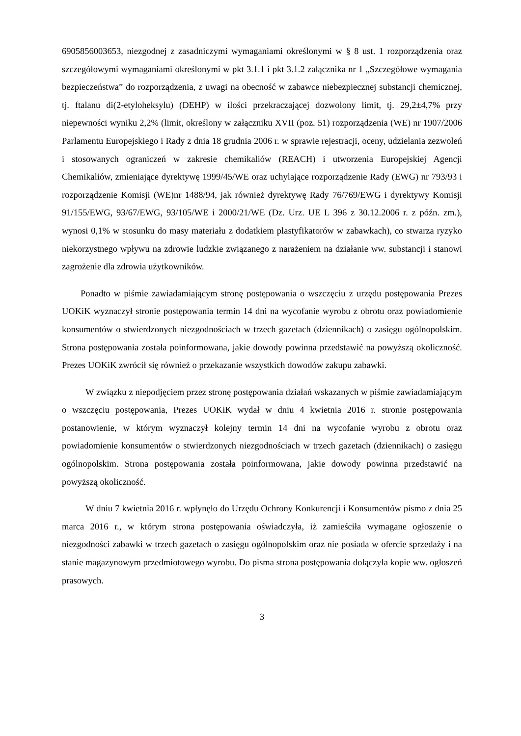6905856003653, niezgodnej z zasadniczymi wymaganiami określonymi w § 8 ust. 1 rozporządzenia oraz szczegółowymi wymaganiami określonymi w pkt 3.1.1 i pkt 3.1.2 załącznika nr 1 „Szczegółowe wymagania bezpieczeństwa” do rozporządzenia, z uwagi na obecność w zabawce niebezpiecznej substancji chemicznej, tj. ftalanu di(2-etyloheksylu) (DEHP) w ilości przekraczającej dozwolony limit, tj. 29,2±4,7% przy niepewności wyniku 2,2% (limit, określony w załączniku XVII (poz. 51) rozporządzenia (WE) nr 1907/2006 Parlamentu Europejskiego i Rady z dnia 18 grudnia 2006 r. w sprawie rejestracji, oceny, udzielania zezwoleń i stosowanych ograniczeń w zakresie chemikaliów (REACH) i utworzenia Europejskiej Agencji Chemikaliów, zmieniające dyrektywę 1999/45/WE oraz uchylające rozporządzenie Rady (EWG) nr 793/93 i rozporządzenie Komisji (WE)nr 1488/94, jak również dyrektywę Rady 76/769/EWG i dyrektywy Komisji 91/155/EWG, 93/67/EWG, 93/105/WE i 2000/21/WE (Dz. Urz. UE L 396 z 30.12.2006 r. z późn. zm.), wynosi 0,1% w stosunku do masy materiału z dodatkiem plastyfikatorów w zabawkach), co stwarza ryzyko niekorzystnego wpływu na zdrowie ludzkie związanego z narażeniem na działanie ww. substancji i stanowi zagrożenie dla zdrowia użytkowników.
Ponadto w piśmie zawiadamiającym stronę postępowania o wszczęciu z urzędu postępowania Prezes UOKiK wyznaczył stronie postępowania termin 14 dni na wycofanie wyrobu z obrotu oraz powiadomienie konsumentów o stwierdzonych niezgodnościach w trzech gazetach (dziennikach) o zasięgu ogólnopolskim. Strona postępowania została poinformowana, jakie dowody powinna przedstawić na powyższą okoliczność. Prezes UOKiK zwrócił się również o przekazanie wszystkich dowodów zakupu zabawki.
W związku z niepodjęciem przez stronę postępowania działań wskazanych w piśmie zawiadamiającym o wszczęciu postępowania, Prezes UOKiK wydał w dniu 4 kwietnia 2016 r. stronie postępowania postanowienie, w którym wyznaczył kolejny termin 14 dni na wycofanie wyrobu z obrotu oraz powiadomienie konsumentów o stwierdzonych niezgodnościach w trzech gazetach (dziennikach) o zasięgu ogólnopolskim. Strona postępowania została poinformowana, jakie dowody powinna przedstawić na powyższą okoliczność.
W dniu 7 kwietnia 2016 r. wpłynęło do Urzędu Ochrony Konkurencji i Konsumentów pismo z dnia 25 marca 2016 r., w którym strona postępowania oświadczyła, iż zamieściła wymagane ogłoszenie o niezgodności zabawki w trzech gazetach o zasięgu ogólnopolskim oraz nie posiada w ofercie sprzedaży i na stanie magazynowym przedmiotowego wyrobu. Do pisma strona postępowania dołączyła kopie ww. ogłoszeń prasowych.
3